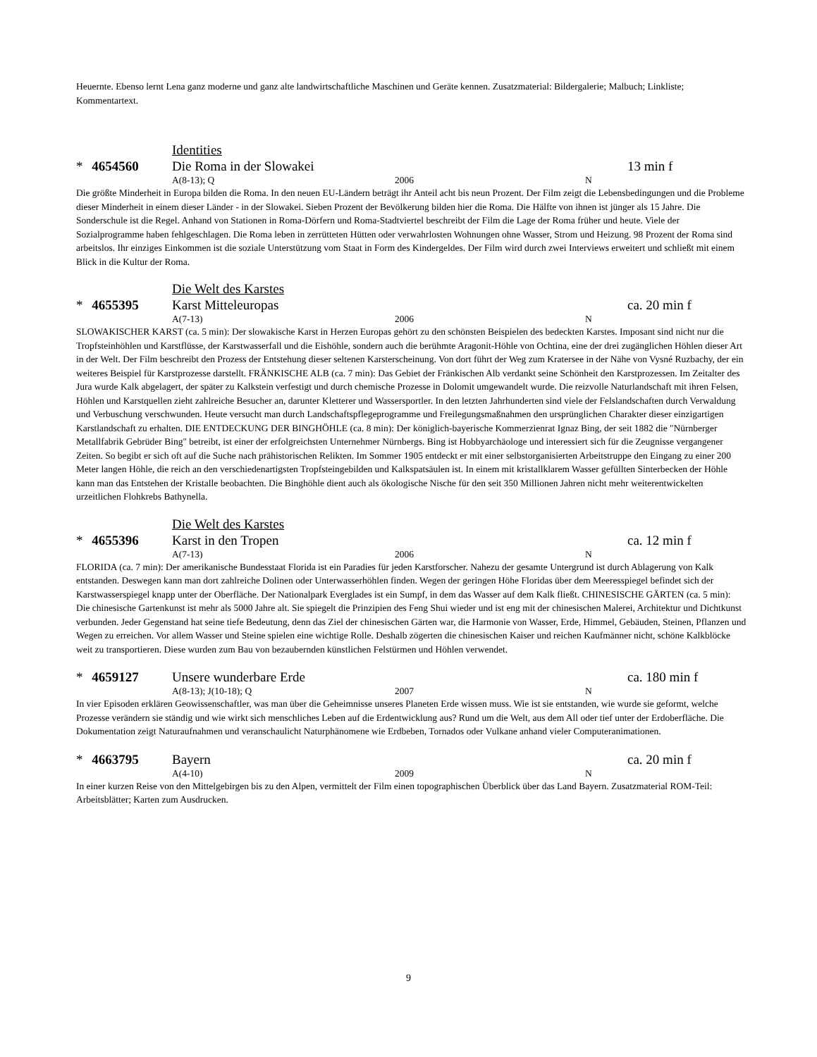Heuernte. Ebenso lernt Lena ganz moderne und ganz alte landwirtschaftliche Maschinen und Geräte kennen. Zusatzmaterial: Bildergalerie; Malbuch; Linkliste; Kommentartext.
Identities
* 4654560 Die Roma in der Slowakei 13 min f
A(8-13); Q 2006 N
Die größte Minderheit in Europa bilden die Roma. In den neuen EU-Ländern beträgt ihr Anteil acht bis neun Prozent. Der Film zeigt die Lebensbedingungen und die Probleme dieser Minderheit in einem dieser Länder - in der Slowakei. Sieben Prozent der Bevölkerung bilden hier die Roma. Die Hälfte von ihnen ist jünger als 15 Jahre. Die Sonderschule ist die Regel. Anhand von Stationen in Roma-Dörfern und Roma-Stadtviertel beschreibt der Film die Lage der Roma früher und heute. Viele der Sozialprogramme haben fehlgeschlagen. Die Roma leben in zerrütteten Hütten oder verwahrlosten Wohnungen ohne Wasser, Strom und Heizung. 98 Prozent der Roma sind arbeitslos. Ihr einziges Einkommen ist die soziale Unterstützung vom Staat in Form des Kindergeldes. Der Film wird durch zwei Interviews erweitert und schließt mit einem Blick in die Kultur der Roma.
Die Welt des Karstes
* 4655395 Karst Mitteleuropas ca. 20 min f
A(7-13) 2006 N
SLOWAKISCHER KARST (ca. 5 min): Der slowakische Karst in Herzen Europas gehört zu den schönsten Beispielen des bedeckten Karstes. Imposant sind nicht nur die Tropfsteinhöhlen und Karstflüsse, der Karstwasserfall und die Eishöhle, sondern auch die berühmte Aragonit-Höhle von Ochtina, eine der drei zugänglichen Höhlen dieser Art in der Welt. Der Film beschreibt den Prozess der Entstehung dieser seltenen Karsterscheinung. Von dort führt der Weg zum Kratersee in der Nähe von Vysné Ruzbachy, der ein weiteres Beispiel für Karstprozesse darstellt. FRÄNKISCHE ALB (ca. 7 min): Das Gebiet der Fränkischen Alb verdankt seine Schönheit den Karstprozessen. Im Zeitalter des Jura wurde Kalk abgelagert, der später zu Kalkstein verfestigt und durch chemische Prozesse in Dolomit umgewandelt wurde. Die reizvolle Naturlandschaft mit ihren Felsen, Höhlen und Karstquellen zieht zahlreiche Besucher an, darunter Kletterer und Wassersportler. In den letzten Jahrhunderten sind viele der Felslandschaften durch Verwaldung und Verbuschung verschwunden. Heute versucht man durch Landschaftspflegeprogramme und Freilegungsmaßnahmen den ursprünglichen Charakter dieser einzigartigen Karstlandschaft zu erhalten. DIE ENTDECKUNG DER BINGHÖHLE (ca. 8 min): Der königlich-bayerische Kommerzienrat Ignaz Bing, der seit 1882 die "Nürnberger Metallfabrik Gebrüder Bing" betreibt, ist einer der erfolgreichsten Unternehmer Nürnbergs. Bing ist Hobbyarchäologe und interessiert sich für die Zeugnisse vergangener Zeiten. So begibt er sich oft auf die Suche nach prähistorischen Relikten. Im Sommer 1905 entdeckt er mit einer selbstorganisierten Arbeitstruppe den Eingang zu einer 200 Meter langen Höhle, die reich an den verschiedenartigsten Tropfsteingebilden und Kalkspatsäulen ist. In einem mit kristallklarem Wasser gefüllten Sinterbecken der Höhle kann man das Entstehen der Kristalle beobachten. Die Binghöhle dient auch als ökologische Nische für den seit 350 Millionen Jahren nicht mehr weiterentwickelten urzeitlichen Flohkrebs Bathynella.
Die Welt des Karstes
* 4655396 Karst in den Tropen ca. 12 min f
A(7-13) 2006 N
FLORIDA (ca. 7 min): Der amerikanische Bundesstaat Florida ist ein Paradies für jeden Karstforscher. Nahezu der gesamte Untergrund ist durch Ablagerung von Kalk entstanden. Deswegen kann man dort zahlreiche Dolinen oder Unterwasserhöhlen finden. Wegen der geringen Höhe Floridas über dem Meeresspiegel befindet sich der Karstwasserspiegel knapp unter der Oberfläche. Der Nationalpark Everglades ist ein Sumpf, in dem das Wasser auf dem Kalk fließt. CHINESISCHE GÄRTEN (ca. 5 min): Die chinesische Gartenkunst ist mehr als 5000 Jahre alt. Sie spiegelt die Prinzipien des Feng Shui wieder und ist eng mit der chinesischen Malerei, Architektur und Dichtkunst verbunden. Jeder Gegenstand hat seine tiefe Bedeutung, denn das Ziel der chinesischen Gärten war, die Harmonie von Wasser, Erde, Himmel, Gebäuden, Steinen, Pflanzen und Wegen zu erreichen. Vor allem Wasser und Steine spielen eine wichtige Rolle. Deshalb zögerten die chinesischen Kaiser und reichen Kaufmänner nicht, schöne Kalkblöcke weit zu transportieren. Diese wurden zum Bau von bezaubernden künstlichen Felstürmen und Höhlen verwendet.
* 4659127 Unsere wunderbare Erde ca. 180 min f
A(8-13); J(10-18); Q 2007 N
In vier Episoden erklären Geowissenschaftler, was man über die Geheimnisse unseres Planeten Erde wissen muss. Wie ist sie entstanden, wie wurde sie geformt, welche Prozesse verändern sie ständig und wie wirkt sich menschliches Leben auf die Erdentwicklung aus? Rund um die Welt, aus dem All oder tief unter der Erdoberfläche. Die Dokumentation zeigt Naturaufnahmen und veranschaulicht Naturphänomene wie Erdbeben, Tornados oder Vulkane anhand vieler Computeranimationen.
* 4663795 Bayern ca. 20 min f
A(4-10) 2009 N
In einer kurzen Reise von den Mittelgebirgen bis zu den Alpen, vermittelt der Film einen topographischen Überblick über das Land Bayern. Zusatzmaterial ROM-Teil: Arbeitsblätter; Karten zum Ausdrucken.
9